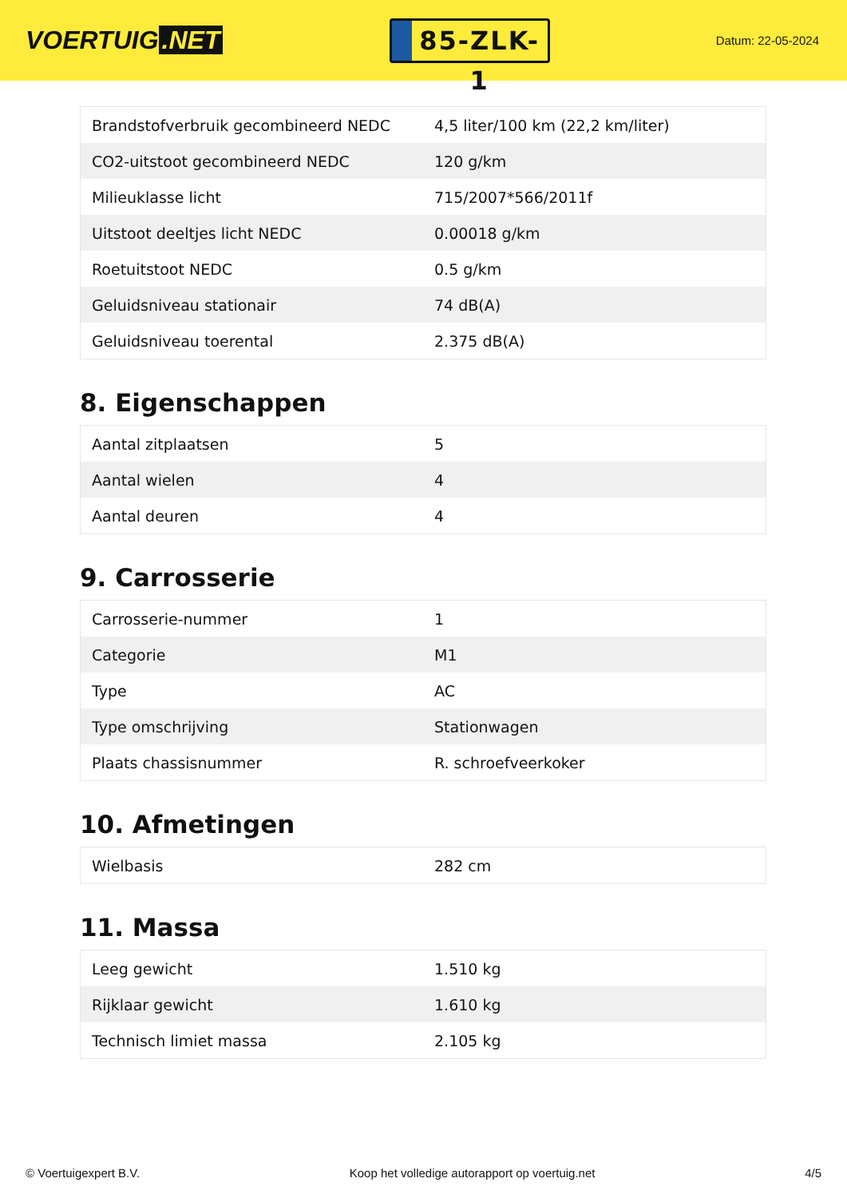VOERTUIG.NET
85-ZLK-1
Datum: 22-05-2024
| Brandstofverbruik gecombineerd NEDC | 4,5 liter/100 km (22,2 km/liter) |
| CO2-uitstoot gecombineerd NEDC | 120 g/km |
| Milieuklasse licht | 715/2007*566/2011f |
| Uitstoot deeltjes licht NEDC | 0.00018 g/km |
| Roetuitstoot NEDC | 0.5 g/km |
| Geluidsniveau stationair | 74 dB(A) |
| Geluidsniveau toerental | 2.375 dB(A) |
8. Eigenschappen
| Aantal zitplaatsen | 5 |
| Aantal wielen | 4 |
| Aantal deuren | 4 |
9. Carrosserie
| Carrosserie-nummer | 1 |
| Categorie | M1 |
| Type | AC |
| Type omschrijving | Stationwagen |
| Plaats chassisnummer | R. schroefveerkoker |
10. Afmetingen
| Wielbasis | 282 cm |
11. Massa
| Leeg gewicht | 1.510 kg |
| Rijklaar gewicht | 1.610 kg |
| Technisch limiet massa | 2.105 kg |
© Voertuigexpert B.V. Koop het volledige autorapport op voertuig.net 4/5